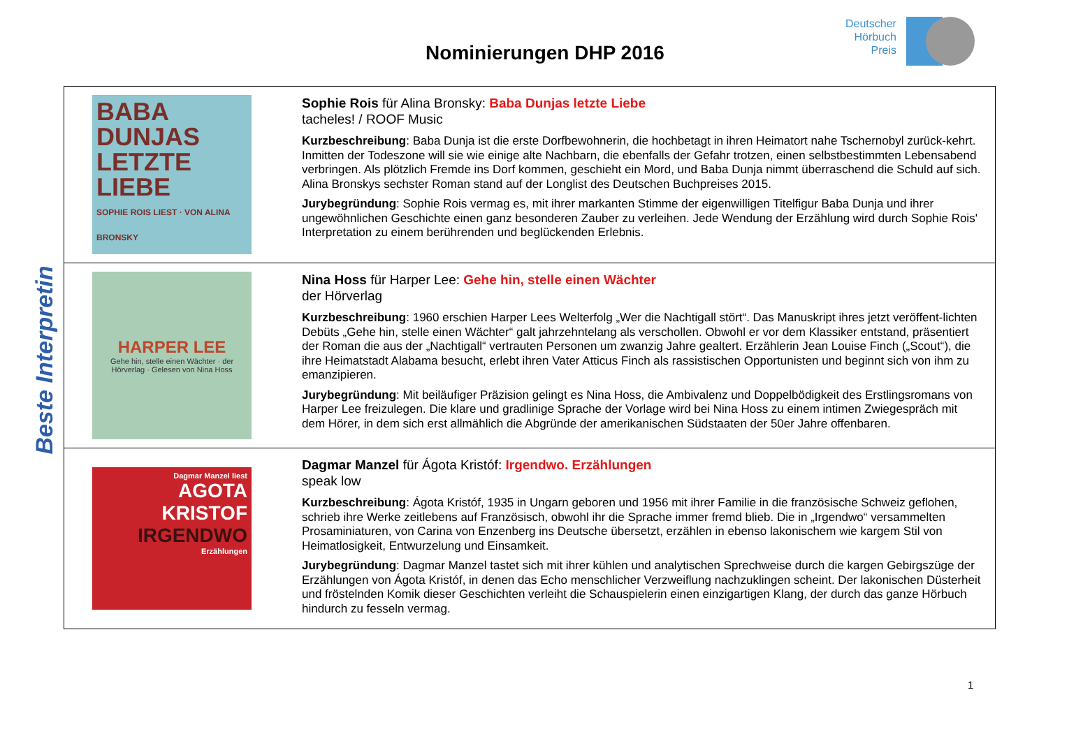Deutscher
Hörbuch
Preis
Nominierungen DHP 2016
Beste Interpretin
| BABA DUNJAS LETZTE LIEBE SOPHIE ROIS LIEST · VON ALINA BRONSKY | Sophie Rois für Alina Bronsky: Baba Dunjas letzte Liebe tacheles! / ROOF Music Kurzbeschreibung : Baba Dunja ist die erste Dorfbewohnerin, die hochbetagt in ihren Heimatort nahe Tschernobyl zurück-kehrt. Inmitten der Todeszone will sie wie einige alte Nachbarn, die ebenfalls der Gefahr trotzen, einen selbstbestimmten Lebensabend verbringen. Als plötzlich Fremde ins Dorf kommen, geschieht ein Mord, und Baba Dunja nimmt überraschend die Schuld auf sich. Alina Bronskys sechster Roman stand auf der Longlist des Deutschen Buchpreises 2015. Jurybegründung : Sophie Rois vermag es, mit ihrer markanten Stimme der eigenwilligen Titelfigur Baba Dunja und ihrer ungewöhnlichen Geschichte einen ganz besonderen Zauber zu verleihen. Jede Wendung der Erzählung wird durch Sophie Rois' Interpretation zu einem berührenden und beglückenden Erlebnis. |
| HARPER LEE Gehe hin, stelle einen Wächter · der Hörverlag · Gelesen von Nina Hoss | Nina Hoss für Harper Lee: Gehe hin, stelle einen Wächter der Hörverlag Kurzbeschreibung : 1960 erschien Harper Lees Welterfolg „Wer die Nachtigall stört“. Das Manuskript ihres jetzt veröffent-lichten Debüts „Gehe hin, stelle einen Wächter“ galt jahrzehntelang als verschollen. Obwohl er vor dem Klassiker entstand, präsentiert der Roman die aus der „Nachtigall“ vertrauten Personen um zwanzig Jahre gealtert. Erzählerin Jean Louise Finch („Scout“), die ihre Heimatstadt Alabama besucht, erlebt ihren Vater Atticus Finch als rassistischen Opportunisten und beginnt sich von ihm zu emanzipieren. Jurybegründung : Mit beiläufiger Präzision gelingt es Nina Hoss, die Ambivalenz und Doppelbödigkeit des Erstlingsromans von Harper Lee freizulegen. Die klare und gradlinige Sprache der Vorlage wird bei Nina Hoss zu einem intimen Zwiegespräch mit dem Hörer, in dem sich erst allmählich die Abgründe der amerikanischen Südstaaten der 50er Jahre offenbaren. |
| Dagmar Manzel liest AGOTA KRISTOF IRGENDWO Erzählungen | Dagmar Manzel für Ágota Kristóf: Irgendwo. Erzählungen speak low Kurzbeschreibung : Ágota Kristóf, 1935 in Ungarn geboren und 1956 mit ihrer Familie in die französische Schweiz geflohen, schrieb ihre Werke zeitlebens auf Französisch, obwohl ihr die Sprache immer fremd blieb. Die in „Irgendwo“ versammelten Prosaminiaturen, von Carina von Enzenberg ins Deutsche übersetzt, erzählen in ebenso lakonischem wie kargem Stil von Heimatlosigkeit, Entwurzelung und Einsamkeit. Jurybegründung : Dagmar Manzel tastet sich mit ihrer kühlen und analytischen Sprechweise durch die kargen Gebirgszüge der Erzählungen von Ágota Kristóf, in denen das Echo menschlicher Verzweiflung nachzuklingen scheint. Der lakonischen Düsterheit und fröstelnden Komik dieser Geschichten verleiht die Schauspielerin einen einzigartigen Klang, der durch das ganze Hörbuch hindurch zu fesseln vermag. |
1